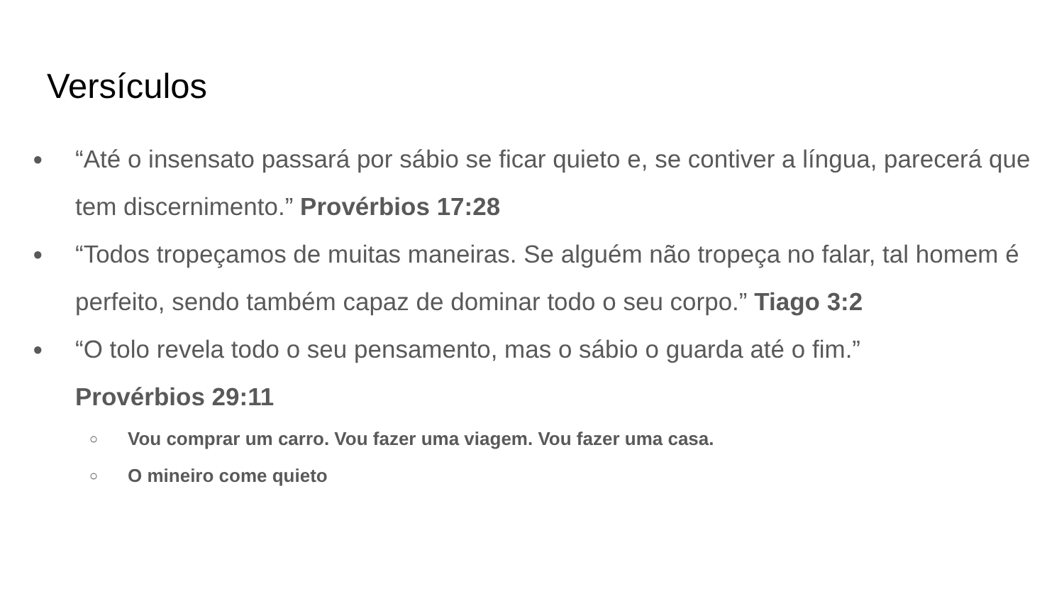Versículos
●
“Até o insensato passará por sábio se ficar quieto e, se contiver a língua, parecerá que tem discernimento.” Provérbios 17:28
●
“Todos tropeçamos de muitas maneiras. Se alguém não tropeça no falar, tal homem é perfeito, sendo também capaz de dominar todo o seu corpo.” Tiago 3:2
●
“O tolo revela todo o seu pensamento, mas o sábio o guarda até o fim.”
Provérbios 29:11
○
Vou comprar um carro. Vou fazer uma viagem. Vou fazer uma casa.
○
O mineiro come quieto